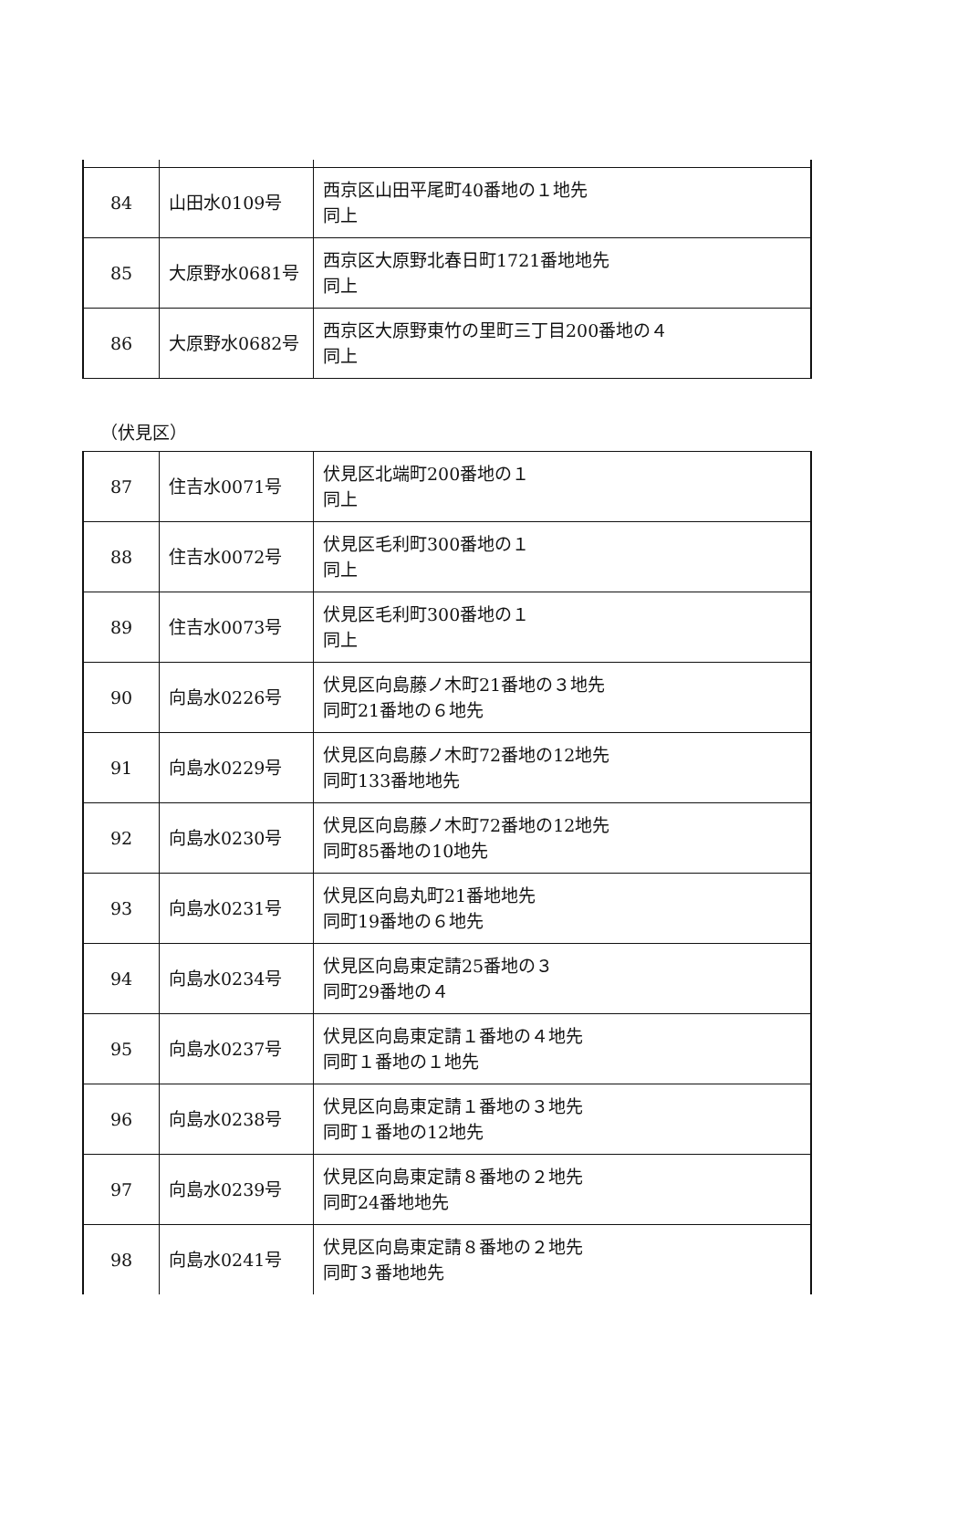| 84 | 山田水0109号 | 西京区山田平尾町40番地の１地先 同上 |
| 85 | 大原野水0681号 | 西京区大原野北春日町1721番地地先 同上 |
| 86 | 大原野水0682号 | 西京区大原野東竹の里町三丁目200番地の４ 同上 |
（伏見区）
| 87 | 住吉水0071号 | 伏見区北端町200番地の１ 同上 |
| 88 | 住吉水0072号 | 伏見区毛利町300番地の１ 同上 |
| 89 | 住吉水0073号 | 伏見区毛利町300番地の１ 同上 |
| 90 | 向島水0226号 | 伏見区向島藤ノ木町21番地の３地先 同町21番地の６地先 |
| 91 | 向島水0229号 | 伏見区向島藤ノ木町72番地の12地先 同町133番地地先 |
| 92 | 向島水0230号 | 伏見区向島藤ノ木町72番地の12地先 同町85番地の10地先 |
| 93 | 向島水0231号 | 伏見区向島丸町21番地地先 同町19番地の６地先 |
| 94 | 向島水0234号 | 伏見区向島東定請25番地の３ 同町29番地の４ |
| 95 | 向島水0237号 | 伏見区向島東定請１番地の４地先 同町１番地の１地先 |
| 96 | 向島水0238号 | 伏見区向島東定請１番地の３地先 同町１番地の12地先 |
| 97 | 向島水0239号 | 伏見区向島東定請８番地の２地先 同町24番地地先 |
| 98 | 向島水0241号 | 伏見区向島東定請８番地の２地先 同町３番地地先 |